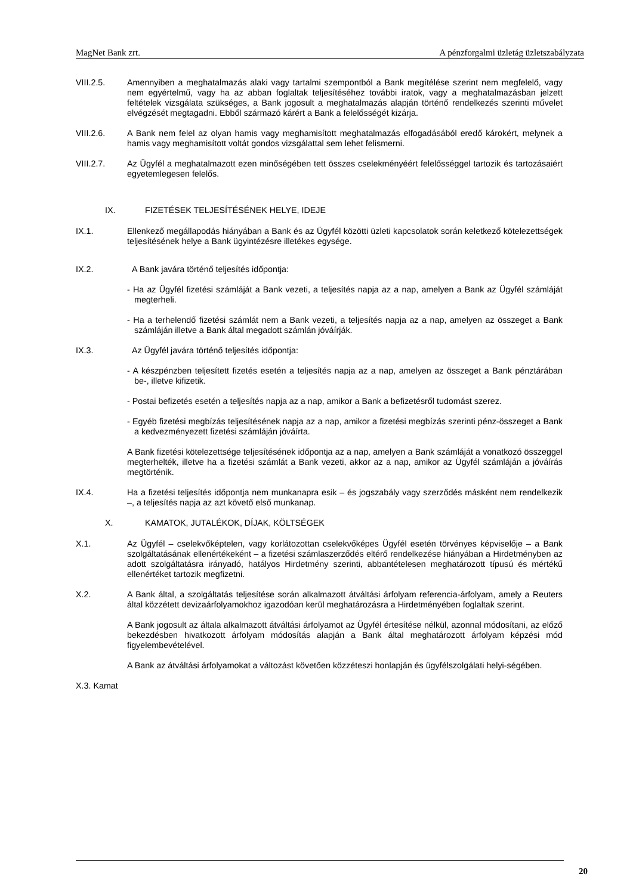MagNet Bank zrt. A pénzforgalmi üzletág üzletszabályzata
VIII.2.5. Amennyiben a meghatalmazás alaki vagy tartalmi szempontból a Bank megítélése szerint nem megfelelő, vagy nem egyértelmű, vagy ha az abban foglaltak teljesítéséhez további iratok, vagy a meghatalmazásban jelzett feltételek vizsgálata szükséges, a Bank jogosult a meghatalmazás alapján történő rendelkezés szerinti művelet elvégzését megtagadni. Ebből származó kárért a Bank a felelősségét kizárja.
VIII.2.6. A Bank nem felel az olyan hamis vagy meghamisított meghatalmazás elfogadásából eredő károkért, melynek a hamis vagy meghamisított voltát gondos vizsgálattal sem lehet felismerni.
VIII.2.7. Az Ügyfél a meghatalmazott ezen minőségében tett összes cselekményéért felelősséggel tartozik és tartozásaiért egyetemlegesen felelős.
IX. FIZETÉSEK TELJESÍTÉSÉNEK HELYE, IDEJE
IX.1. Ellenkező megállapodás hiányában a Bank és az Ügyfél közötti üzleti kapcsolatok során keletkező kötelezettségek teljesítésének helye a Bank ügyintézésre illetékes egysége.
IX.2. A Bank javára történő teljesítés időpontja:
- Ha az Ügyfél fizetési számláját a Bank vezeti, a teljesítés napja az a nap, amelyen a Bank az Ügyfél számláját megterheli.
- Ha a terhelendő fizetési számlát nem a Bank vezeti, a teljesítés napja az a nap, amelyen az összeget a Bank számláján illetve a Bank által megadott számlán jóváírják.
IX.3. Az Ügyfél javára történő teljesítés időpontja:
- A készpénzben teljesített fizetés esetén a teljesítés napja az a nap, amelyen az összeget a Bank pénztárában be-, illetve kifizetik.
- Postai befizetés esetén a teljesítés napja az a nap, amikor a Bank a befizetésről tudomást szerez.
- Egyéb fizetési megbízás teljesítésének napja az a nap, amikor a fizetési megbízás szerinti pénz-összeget a Bank a kedvezményezett fizetési számláján jóváírta.
A Bank fizetési kötelezettsége teljesítésének időpontja az a nap, amelyen a Bank számláját a vonatkozó összeggel megterhelték, illetve ha a fizetési számlát a Bank vezeti, akkor az a nap, amikor az Ügyfél számláján a jóváírás megtörténik.
IX.4. Ha a fizetési teljesítés időpontja nem munkanapra esik – és jogszabály vagy szerződés másként nem rendelkezik –, a teljesítés napja az azt követő első munkanap.
X. KAMATOK, JUTALÉKOK, DÍJAK, KÖLTSÉGEK
X.1. Az Ügyfél – cselekvőképtelen, vagy korlátozottan cselekvőképes Ügyfél esetén törvényes képviselője – a Bank szolgáltatásának ellenértékeként – a fizetési számlaszerződés eltérő rendelkezése hiányában a Hirdetményben az adott szolgáltatásra irányadó, hatályos Hirdetmény szerinti, abbantételesen meghatározott típusú és mértékű ellenértéket tartozik megfizetni.
X.2. A Bank által, a szolgáltatás teljesítése során alkalmazott átváltási árfolyam referencia-árfolyam, amely a Reuters által közzétett devizaárfolyamokhoz igazodóan kerül meghatározásra a Hirdetményében foglaltak szerint.
A Bank jogosult az általa alkalmazott átváltási árfolyamot az Ügyfél értesítése nélkül, azonnal módosítani, az előző bekezdésben hivatkozott árfolyam módosítás alapján a Bank által meghatározott árfolyam képzési mód figyelembevételével.
A Bank az átváltási árfolyamokat a változást követően közzéteszi honlapján és ügyfélszolgálati helyi-ségében.
X.3. Kamat
20